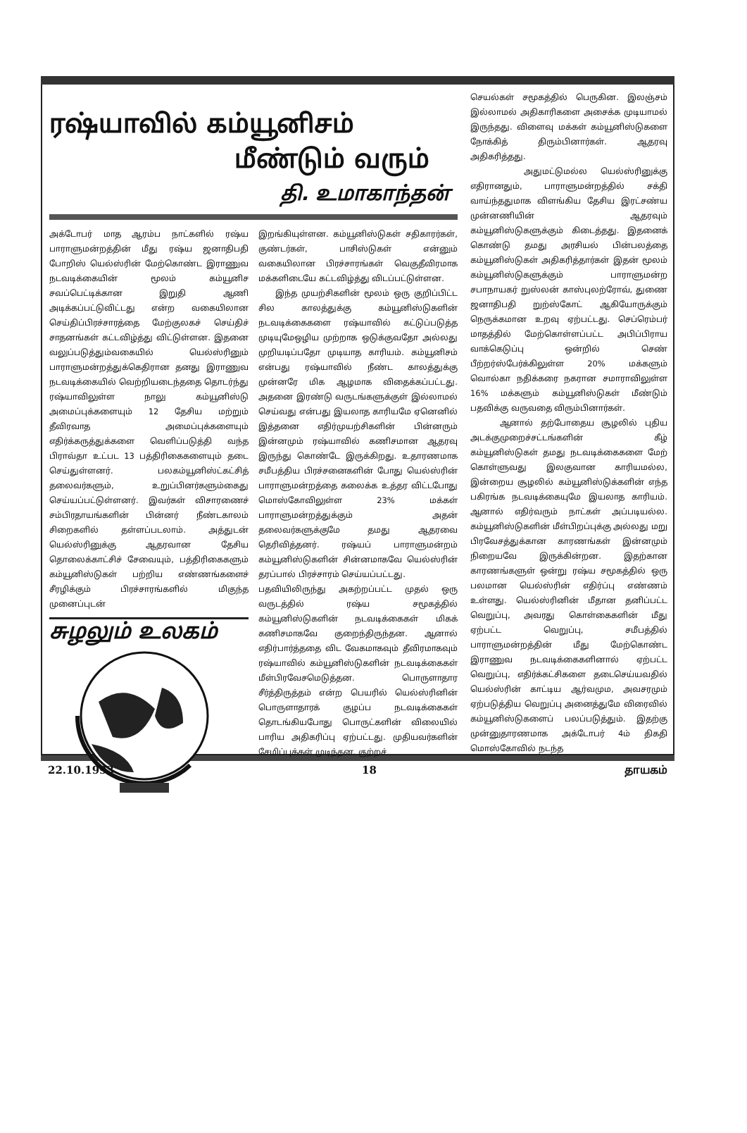ரஷ்யாவில் கம்யூனிசம்
மீண்டும் வரும்
தி. உமாகாந்தன்
அக்டோபர் மாத ஆரம்ப நாட்களில் ரஷ்ய பாராளுமன்றத்தின் மீது ரஷ்ய ஜனாதிபதி போறிஸ் யெல்ஸ்ரின் மேற்கொண்ட இராணுவ நடவடிக்கையின் மூலம் கம்யூனிச சவப்பெட்டிக்கான இறுதி ஆணி அடிக்கப்பட்டுவிட்டது என்ற வகையிலான செய்திப்பிரச்சாரத்தை மேற்குலகச் செய்திச் சாதனங்கள் கட்டவிழ்த்து விட்டுள்ளன. இதனை வலுப்படுத்தும்வகையில் யெல்ஸ்ரினும் பாராளுமன்றத்துக்கெதிரான தனது இராணுவ நடவடிக்கையில் வெற்றியடைந்ததை தொடர்ந்து ரஷ்யாவிலுள்ள நாலு கம்யூனிஸ்டு அமைப்புக்களையும் 12 தேசிய மற்றும் தீவிரவாத அமைப்புக்களையும் எதிர்க்கருத்துக்களை வெளிப்படுத்தி வந்த பிராவ்தா உட்பட 13 பத்திரிகைகளையும் தடை செய்துள்ளனர். பலகம்யூனிஸ்ட்கட்சித் தலைவர்களும், உறுப்பினர்களும்கைது செய்யப்பட்டுள்ளனர். இவர்கள் விசாரணைச் சம்பிரதாயங்களின் பின்னர் நீண்டகாலம் சிறைகளில் தள்ளப்படலாம். அத்துடன் யெல்ஸ்ரினுக்கு ஆதரவான தேசிய தொலைக்காட்சிச் சேவையும், பத்திரிகைகளும் கம்யூனிஸ்டுகள் பற்றிய எண்ணங்களைச் சீரழிக்கும் பிரச்சாரங்களில் மிகுந்த முனைப்புடன்
சுழலும் உலகம்
இறங்கியுள்ளன. கம்யூனிஸ்டுகள் சதிகாரர்கள், குண்டர்கள், பாசிஸ்டுகள் என்னும் வகையிலான பிரச்சாரங்கள் வெகுதீவிரமாக மக்களிடையே கட்டவிழ்த்து விடப்பட்டுள்ளன.
இந்த முயற்சிகளின் மூலம் ஒரு குறிப்பிட்ட சில காலத்துக்கு கம்யூனிஸ்டுகளின் நடவடிக்கைகளை ரஷ்யாவில் கட்டுப்படுத்த முடியுமேஒழிய முற்றாக ஒடுக்குவதோ அல்லது முறியடிப்பதோ முடியாத காரியம். கம்யூனிசம் என்பது ரஷ்யாவில் நீண்ட காலத்துக்கு முன்னரே மிக ஆழமாக விதைக்கப்பட்டது. அதனை இரண்டு வருடங்களுக்குள் இல்லாமல் செய்வது என்பது இயலாத காரியமே ஏனெனில் இத்தனை எதிர்முயற்சிகளின் பின்னரும் இன்னமும் ரஷ்யாவில் கணிசமான ஆதரவு இருந்து கொண்டே இருக்கிறது. உதாரணமாக சமீபத்திய பிரச்சனைகளின் போது யெல்ஸ்ரின் பாராளுமன்றத்தை கலைக்க உத்தர விட்டபோது மொஸ்கோவிலுள்ள 23% மக்கள் பாராளுமன்றத்துக்கும் அதன் தலைவர்களுக்குமே தமது ஆதரவை தெரிவித்தனர். ரஷ்யப் பாராளுமன்றம் கம்யூனிஸ்டுகளின் சின்னமாகவே யெல்ஸ்ரின் தரப்பால் பிரச்சாரம் செய்யப்பட்டது.
பதவியிலிருந்து அகற்றப்பட்ட முதல் ஒரு வருடத்தில் ரஷ்ய சமூகத்தில் கம்யூனிஸ்டுகளின் நடவடிக்கைகள் மிகக் கணிசமாகவே குறைந்திருந்தன. ஆனால் எதிர்பார்த்ததை விட வேகமாகவும் தீவிரமாகவும் ரஷ்யாவில் கம்யூனிஸ்டுகளின் நடவடிக்கைகள் மீள்பிரவேசமெடுத்தன. பொருளாதார சீர்த்திருத்தம் என்ற பெயரில் யெல்ஸ்ரினின் பொருளாதாரக் குழப்ப நடவடிக்கைகள் தொடங்கியபோது பொருட்களின் விலையில் பாரிய அதிகரிப்பு ஏற்பட்டது. முதியவர்களின் சேமிப்புக்கள் முடிந்தன. குற்றச்
செயல்கள் சமூகத்தில் பெருகின. இலஞ்சம் இல்லாமல் அதிகாரிகளை அசைக்க முடியாமல் இருந்தது. விளைவு மக்கள் கம்யூனிஸ்டுகளை நோக்கித் திரும்பினார்கள். ஆதரவு அதிகரித்தது.
அதுமட்டுமல்ல யெல்ஸ்ரினுக்கு எதிரானதும், பாராளுமன்றத்தில் சக்தி வாய்ந்ததுமாக விளங்கிய தேசிய இரட்சண்ய முன்னணியின் ஆதரவும் கம்யூனிஸ்டுகளுக்கும் கிடைத்தது. இதனைக் கொண்டு தமது அரசியல் பின்பலத்தை கம்யூனிஸ்டுகள் அதிகரித்தார்கள் இதன் மூலம் கம்யூனிஸ்டுகளுக்கும் பாராளுமன்ற சபாநாயகர் றுஸ்லன் காஸ்புலற்ரோவ், துணை ஜனாதிபதி றுற்ஸ்கோட் ஆகியோருக்கும் நெருக்கமான உறவு ஏற்பட்டது. செப்ரெம்பர் மாதத்தில் மேற்கொள்ளப்பட்ட அபிப்பிராய வாக்கெடுப்பு ஒன்றில் செண் பீற்றர்ஸ்பேர்க்கிலுள்ள 20% மக்களும் வொல்கா நதிக்கரை நகரான சமாராவிலுள்ள 16% மக்களும் கம்யூனிஸ்டுகள் மீண்டும் பதவிக்கு வருவதை விரும்பினார்கள்.
ஆனால் தற்போதைய சூழலில் புதிய அடக்குமுறைச்சட்டங்களின் கீழ் கம்யூனிஸ்டுகள் தமது நடவடிக்கைகளை மேற் கொள்ளுவது இலகுவான காரியமல்ல, இன்றைய சூழலில் கம்யூனிஸ்டுக்களின் எந்த பகிரங்க நடவடிக்கையுமே இயலாத காரியம். ஆனால் எதிர்வரும் நாட்கள் அப்படியல்ல. கம்யூனிஸ்டுகளின் மீள்பிறப்புக்கு அல்லது மறு பிரவேசத்துக்கான காரணங்கள் இன்னமும் நிறையவே இருக்கின்றன. இதற்கான காரணங்களுள் ஒன்று ரஷ்ய சமூகத்தில் ஒரு பலமான யெல்ஸ்ரின் எதிர்ப்பு எண்ணம் உள்ளது. யெல்ஸ்ரினின் மீதான தனிப்பட்ட வெறுப்பு, அவரது கொள்கைகளின் மீது ஏற்பட்ட வெறுப்பு, சமீபத்தில் பாராளுமன்றத்தின் மீது மேற்கொண்ட இராணுவ நடவடிக்கைகளினால் ஏற்பட்ட வெறுப்பு, எதிர்க்கட்சிகளை தடைசெய்யவதில் யெல்ஸ்ரின் காட்டிய ஆர்வமும, அவசரமும் ஏற்படுத்திய வெறுப்பு அனைத்துமே விரைவில் கம்யூனிஸ்டுகளைப் பலப்படுத்தும். இதற்கு முன்னுதாரணமாக அக்டோபர் 4ம் திகதி மொஸ்கோவில் நடந்த
22.10.1993 18 தாயகம்